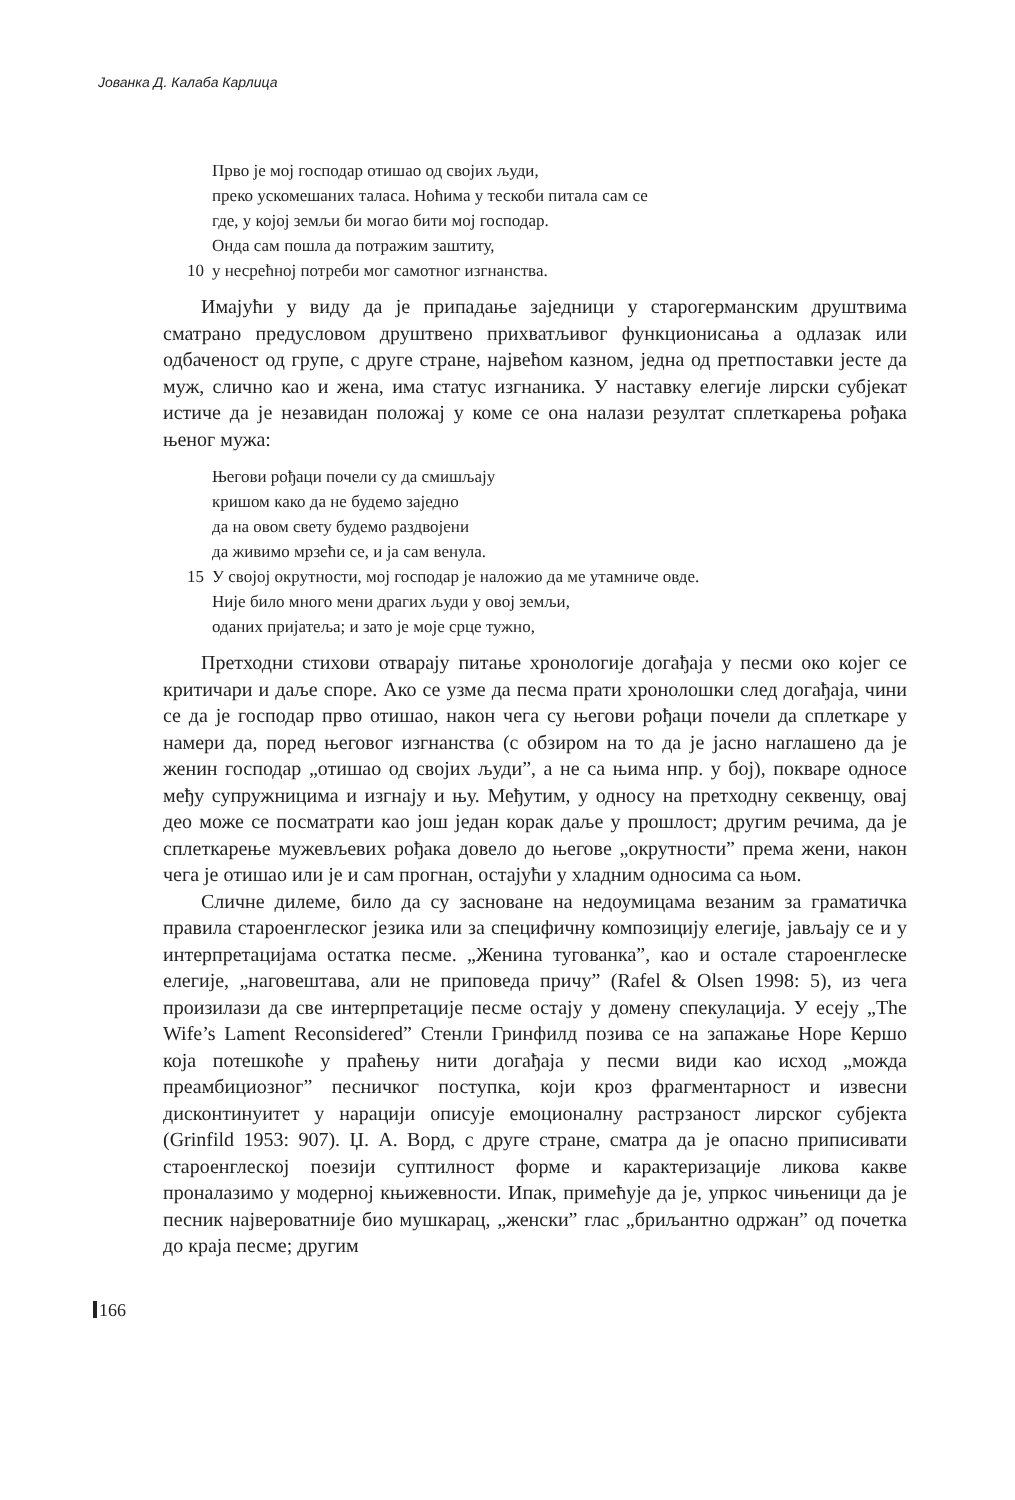Јованка Д. Калаба Карлица
Прво је мој господар отишао од својих људи,
преко ускомешаних таласа. Ноћима у тескоби питала сам се
где, у којој земљи би могао бити мој господар.
Онда сам пошла да потражим заштиту,
10 у несрећној потреби мог самотног изгнанства.
Имајући у виду да је припадање заједници у старогерманским друштвима сматрано предусловом друштвено прихватљивог функционисања а одлазак или одбаченост од групе, с друге стране, највећом казном, једна од претпоставки јесте да муж, слично као и жена, има статус изгнаника. У наставку елегије лирски субјекат истиче да је незавидан положај у коме се она налази резултат сплеткарења рођака њеног мужа:
Његови рођаци почели су да смишљају
кришом како да не будемо заједно
да на овом свету будемо раздвојени
да живимо мрзећи се, и ја сам венула.
15 У својој окрутности, мој господар је наложио да ме утамниче овде.
Није било много мени драгих људи у овој земљи,
оданих пријатеља; и зато је моје срце тужно,
Претходни стихови отварају питање хронологије догађаја у песми око којег се критичари и даље споре. Ако се узме да песма прати хронолошки след догађаја, чини се да је господар прво отишао, након чега су његови рођаци почели да сплеткаре у намери да, поред његовог изгнанства (с обзиром на то да је јасно наглашено да је женин господар „отишао од својих људи”, а не са њима нпр. у бој), покваре односе међу супружницима и изгнају и њу. Међутим, у односу на претходну секвенцу, овај део може се посматрати као још један корак даље у прошлост; другим речима, да је сплеткарење мужевљевих рођака довело до његове „окрутности” према жени, након чега је отишао или је и сам прогнан, остајући у хладним односима са њом.
Сличне дилеме, било да су засноване на недоумицама везаним за граматичка правила староенглеског језика или за специфичну композицију елегије, јављају се и у интерпретацијама остатка песме. „Женина тугованка”, као и остале староенглеске елегије, „наговештава, али не приповеда причу” (Rafel & Olsen 1998: 5), из чега произилази да све интерпретације песме остају у домену спекулација. У есеју „The Wife’s Lament Reconsidered” Стенли Гринфилд позива се на запажање Норе Кершо која потешкоће у праћењу нити догађаја у песми види као исход „можда преамбициозног” песничког поступка, који кроз фрагментарност и извесни дисконтинуитет у нарацији описује емоционалну растрзаност лирског субјекта (Grinfild 1953: 907). Џ. А. Ворд, с друге стране, сматра да је опасно приписивати староенглеској поезији суптилност форме и карактеризације ликова какве проналазимо у модерној књижевности. Ипак, примећује да је, упркос чињеници да је песник највероватније био мушкарац, „женски” глас „бриљантно одржан” од почетка до краја песме; другим
166